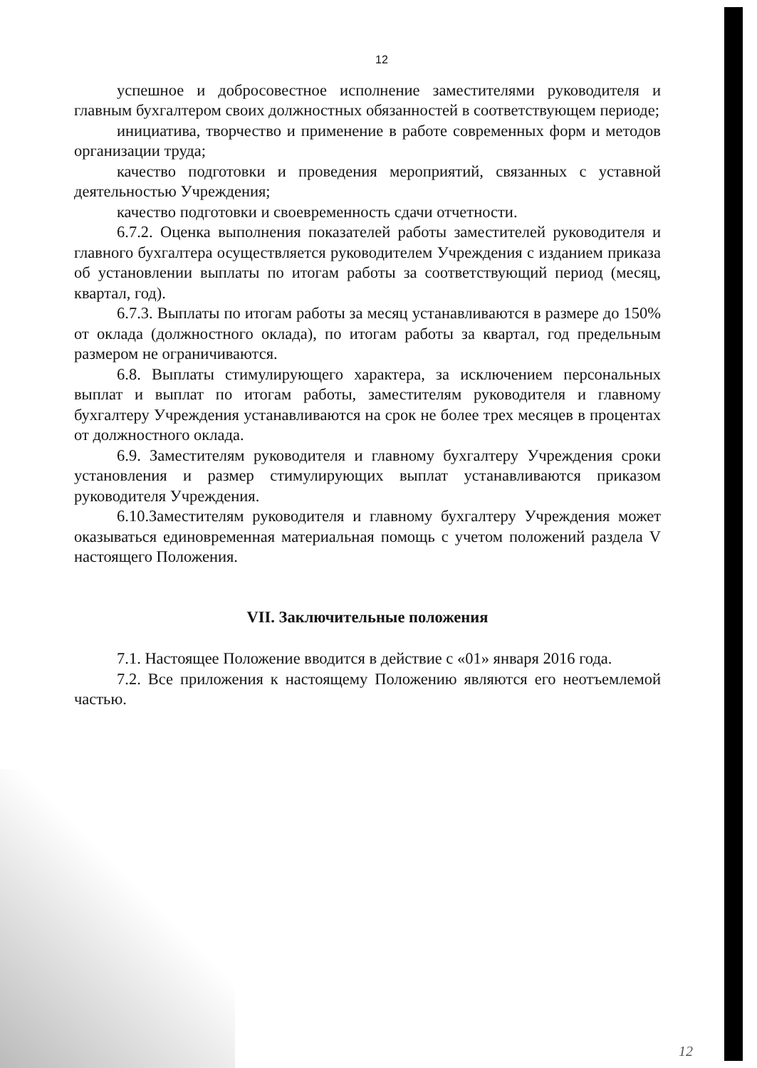12
успешное и добросовестное исполнение заместителями руководителя и главным бухгалтером своих должностных обязанностей в соответствующем периоде;
инициатива, творчество и применение в работе современных форм и методов организации труда;
качество подготовки и проведения мероприятий, связанных с уставной деятельностью Учреждения;
качество подготовки и своевременность сдачи отчетности.
6.7.2. Оценка выполнения показателей работы заместителей руководителя и главного бухгалтера осуществляется руководителем Учреждения с изданием приказа об установлении выплаты по итогам работы за соответствующий период (месяц, квартал, год).
6.7.3. Выплаты по итогам работы за месяц устанавливаются в размере до 150% от оклада (должностного оклада), по итогам работы за квартал, год предельным размером не ограничиваются.
6.8. Выплаты стимулирующего характера, за исключением персональных выплат и выплат по итогам работы, заместителям руководителя и главному бухгалтеру Учреждения устанавливаются на срок не более трех месяцев в процентах от должностного оклада.
6.9. Заместителям руководителя и главному бухгалтеру Учреждения сроки установления и размер стимулирующих выплат устанавливаются приказом руководителя Учреждения.
6.10.Заместителям руководителя и главному бухгалтеру Учреждения может оказываться единовременная материальная помощь с учетом положений раздела V настоящего Положения.
VII. Заключительные положения
7.1. Настоящее Положение вводится в действие с «01» января 2016 года.
7.2. Все приложения к настоящему Положению являются его неотъемлемой частью.
12